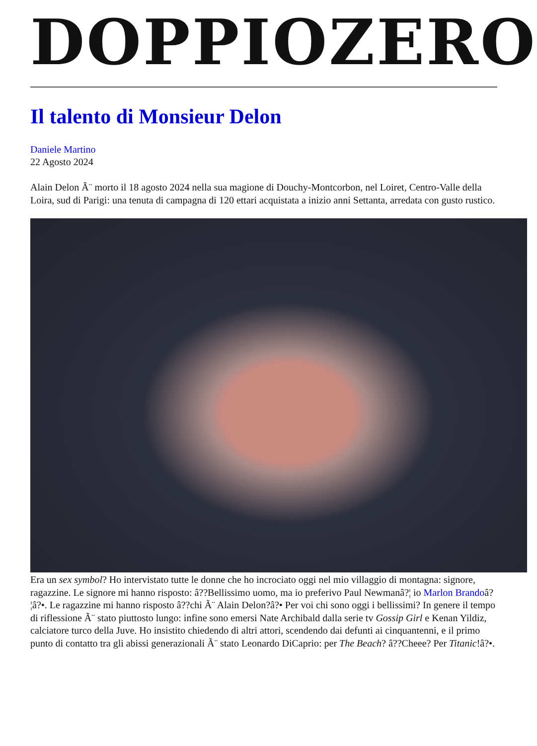DOPPIOZERO
Il talento di Monsieur Delon
Daniele Martino
22 Agosto 2024
Alain Delon Ã¨ morto il 18 agosto 2024 nella sua magione di Douchy-Montcorbon, nel Loiret, Centro-Valle della Loira, sud di Parigi: una tenuta di campagna di 120 ettari acquistata a inizio anni Settanta, arredata con gusto rustico.
Era un sex symbol? Ho intervistato tutte le donne che ho incrociato oggi nel mio villaggio di montagna: signore, ragazzine. Le signore mi hanno risposto: â??Bellissimo uomo, ma io preferivo Paul Newmanâ?¦ io Marlon Brandoâ?¦â?•. Le ragazzine mi hanno risposto â??chi Ã¨ Alain Delon?â?• Per voi chi sono oggi i bellissimi? In genere il tempo di riflessione Ã¨ stato piuttosto lungo: infine sono emersi Nate Archibald dalla serie tv Gossip Girl e Kenan Yildiz, calciatore turco della Juve. Ho insistito chiedendo di altri attori, scendendo dai defunti ai cinquantenni, e il primo punto di contatto tra gli abissi generazionali Ã¨ stato Leonardo DiCaprio: per The Beach? â??Cheee? Per Titanic!â?•.